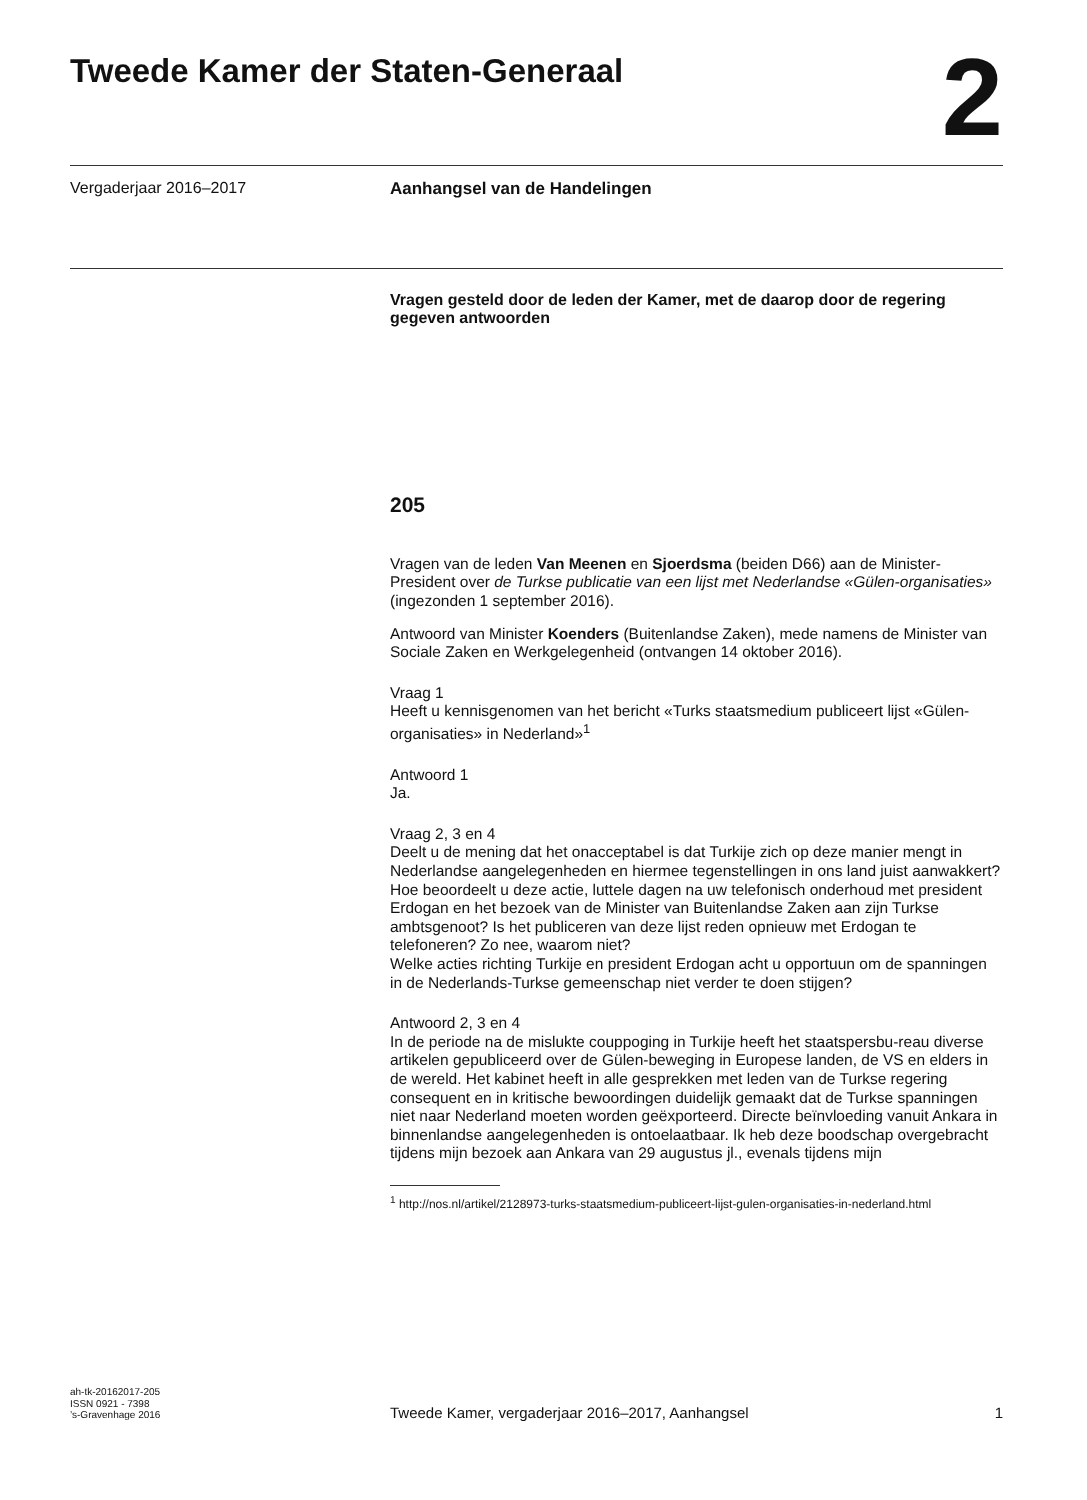Tweede Kamer der Staten-Generaal
2
Vergaderjaar 2016–2017
Aanhangsel van de Handelingen
Vragen gesteld door de leden der Kamer, met de daarop door de regering gegeven antwoorden
205
Vragen van de leden Van Meenen en Sjoerdsma (beiden D66) aan de Minister-President over de Turkse publicatie van een lijst met Nederlandse «Gülen-organisaties» (ingezonden 1 september 2016).
Antwoord van Minister Koenders (Buitenlandse Zaken), mede namens de Minister van Sociale Zaken en Werkgelegenheid (ontvangen 14 oktober 2016).
Vraag 1
Heeft u kennisgenomen van het bericht «Turks staatsmedium publiceert lijst «Gülen-organisaties» in Nederland»<sup>1</sup>
Antwoord 1
Ja.
Vraag 2, 3 en 4
Deelt u de mening dat het onacceptabel is dat Turkije zich op deze manier mengt in Nederlandse aangelegenheden en hiermee tegenstellingen in ons land juist aanwakkert?
Hoe beoordeelt u deze actie, luttele dagen na uw telefonisch onderhoud met president Erdogan en het bezoek van de Minister van Buitenlandse Zaken aan zijn Turkse ambtsgenoot? Is het publiceren van deze lijst reden opnieuw met Erdogan te telefoneren? Zo nee, waarom niet?
Welke acties richting Turkije en president Erdogan acht u opportuun om de spanningen in de Nederlands-Turkse gemeenschap niet verder te doen stijgen?
Antwoord 2, 3 en 4
In de periode na de mislukte couppoging in Turkije heeft het staatspersbu-reau diverse artikelen gepubliceerd over de Gülen-beweging in Europese landen, de VS en elders in de wereld. Het kabinet heeft in alle gesprekken met leden van de Turkse regering consequent en in kritische bewoordingen duidelijk gemaakt dat de Turkse spanningen niet naar Nederland moeten worden geëxporteerd. Directe beïnvloeding vanuit Ankara in binnenlandse aangelegenheden is ontoelaatbaar. Ik heb deze boodschap overgebracht tijdens mijn bezoek aan Ankara van 29 augustus jl., evenals tijdens mijn
<sup>1</sup> http://nos.nl/artikel/2128973-turks-staatsmedium-publiceert-lijst-gulen-organisaties-in-nederland.html
ah-tk-20162017-205
ISSN 0921 - 7398
’s-Gravenhage 2016
Tweede Kamer, vergaderjaar 2016–2017, Aanhangsel
1